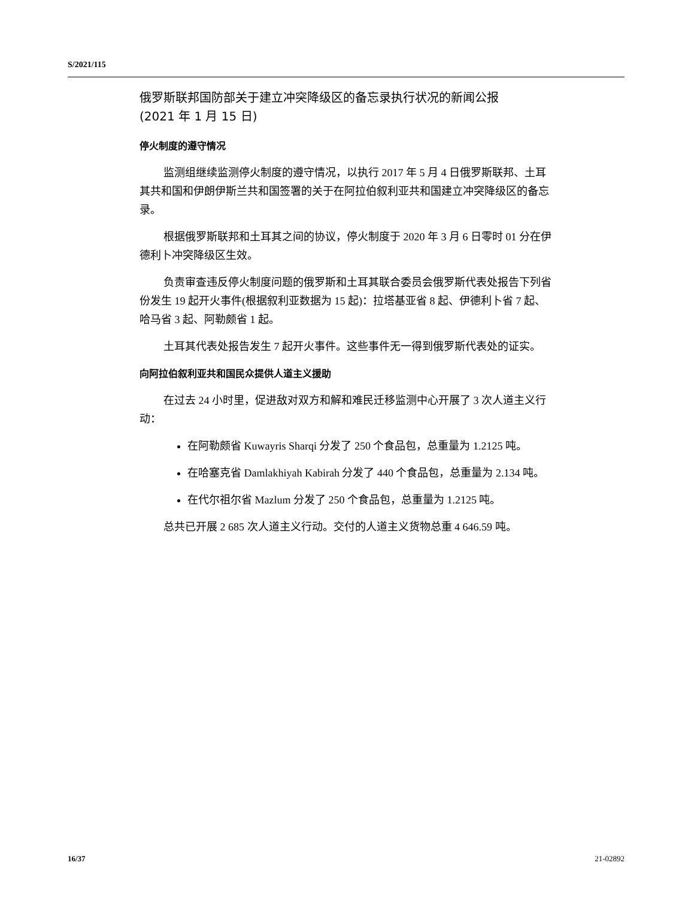S/2021/115
俄罗斯联邦国防部关于建立冲突降级区的备忘录执行状况的新闻公报
(2021 年 1 月 15 日)
停火制度的遵守情况
监测组继续监测停火制度的遵守情况，以执行 2017 年 5 月 4 日俄罗斯联邦、土耳其共和国和伊朗伊斯兰共和国签署的关于在阿拉伯叙利亚共和国建立冲突降级区的备忘录。
根据俄罗斯联邦和土耳其之间的协议，停火制度于 2020 年 3 月 6 日零时 01 分在伊德利卜冲突降级区生效。
负责审查违反停火制度问题的俄罗斯和土耳其联合委员会俄罗斯代表处报告下列省份发生 19 起开火事件(根据叙利亚数据为 15 起)：拉塔基亚省 8 起、伊德利卜省 7 起、哈马省 3 起、阿勒颇省 1 起。
土耳其代表处报告发生 7 起开火事件。这些事件无一得到俄罗斯代表处的证实。
向阿拉伯叙利亚共和国民众提供人道主义援助
在过去 24 小时里，促进敌对双方和解和难民迁移监测中心开展了 3 次人道主义行动：
在阿勒颇省 Kuwayris Sharqi 分发了 250 个食品包，总重量为 1.2125 吨。
在哈塞克省 Damlakhiyah Kabirah 分发了 440 个食品包，总重量为 2.134 吨。
在代尔祖尔省 Mazlum 分发了 250 个食品包，总重量为 1.2125 吨。
总共已开展 2 685 次人道主义行动。交付的人道主义货物总重 4 646.59 吨。
16/37 21-02892